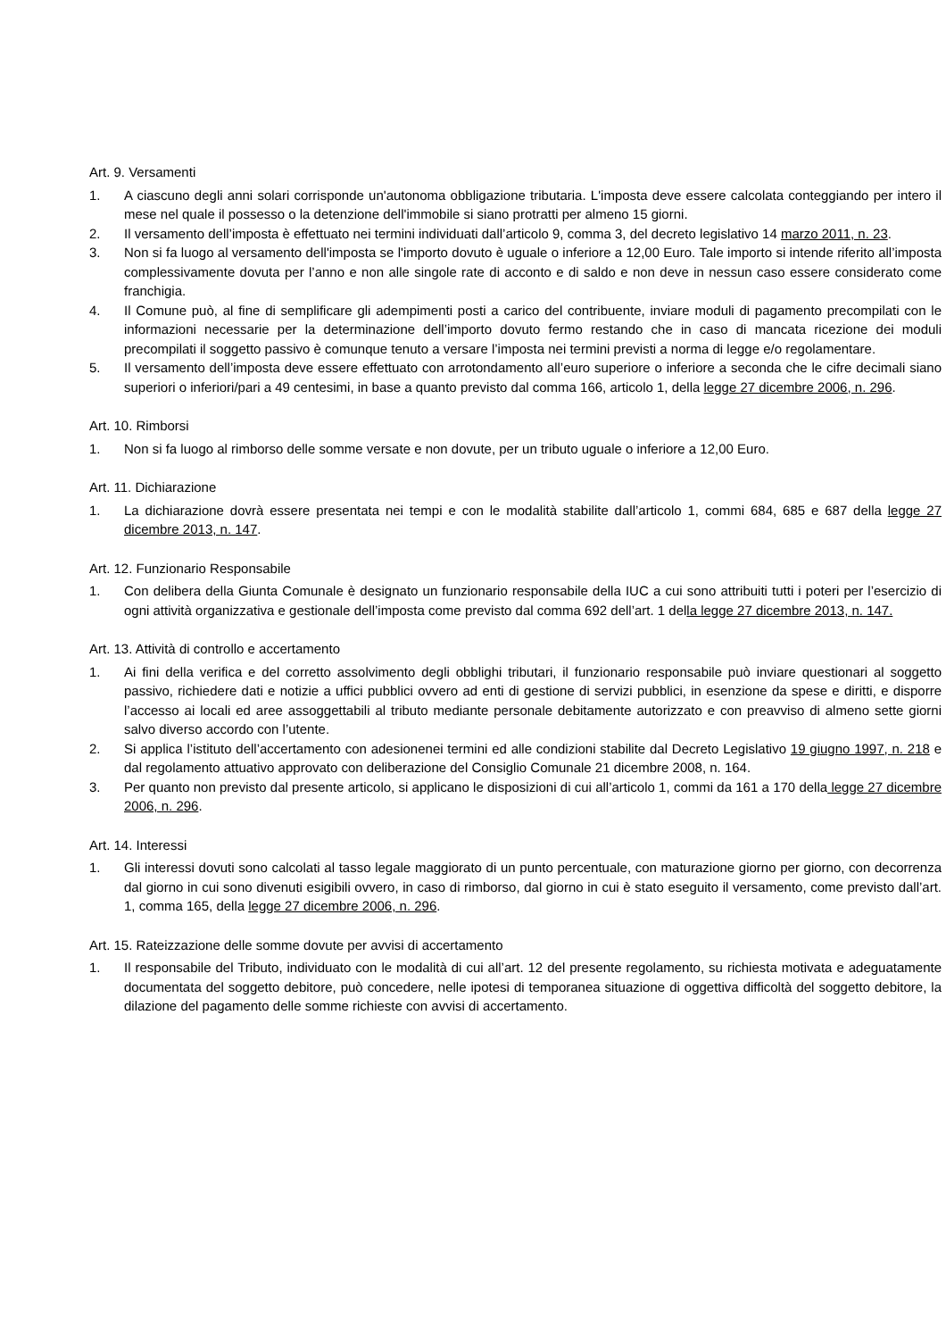Art. 9. Versamenti
1. A ciascuno degli anni solari corrisponde un'autonoma obbligazione tributaria. L'imposta deve essere calcolata conteggiando per intero il mese nel quale il possesso o la detenzione dell'immobile si siano protratti per almeno 15 giorni.
2. Il versamento dell’imposta è effettuato nei termini individuati dall’articolo 9, comma 3, del decreto legislativo 14 marzo 2011, n. 23.
3. Non si fa luogo al versamento dell'imposta se l'importo dovuto è uguale o inferiore a 12,00 Euro. Tale importo si intende riferito all’imposta complessivamente dovuta per l’anno e non alle singole rate di acconto e di saldo e non deve in nessun caso essere considerato come franchigia.
4. Il Comune può, al fine di semplificare gli adempimenti posti a carico del contribuente, inviare moduli di pagamento precompilati con le informazioni necessarie per la determinazione dell’importo dovuto fermo restando che in caso di mancata ricezione dei moduli precompilati il soggetto passivo è comunque tenuto a versare l’imposta nei termini previsti a norma di legge e/o regolamentare.
5. Il versamento dell’imposta deve essere effettuato con arrotondamento all’euro superiore o inferiore a seconda che le cifre decimali siano superiori o inferiori/pari a 49 centesimi, in base a quanto previsto dal comma 166, articolo 1, della legge 27 dicembre 2006, n. 296.
Art. 10. Rimborsi
1. Non si fa luogo al rimborso delle somme versate e non dovute, per un tributo uguale o inferiore a 12,00 Euro.
Art. 11. Dichiarazione
1. La dichiarazione dovrà essere presentata nei tempi e con le modalità stabilite dall’articolo 1, commi 684, 685 e 687 della legge 27 dicembre 2013, n. 147.
Art. 12. Funzionario Responsabile
1. Con delibera della Giunta Comunale è designato un funzionario responsabile della IUC a cui sono attribuiti tutti i poteri per l’esercizio di ogni attività organizzativa e gestionale dell’imposta come previsto dal comma 692 dell’art. 1 della legge 27 dicembre 2013, n. 147.
Art. 13. Attività di controllo e accertamento
1. Ai fini della verifica e del corretto assolvimento degli obblighi tributari, il funzionario responsabile può inviare questionari al soggetto passivo, richiedere dati e notizie a uffici pubblici ovvero ad enti di gestione di servizi pubblici, in esenzione da spese e diritti, e disporre l’accesso ai locali ed aree assoggettabili al tributo mediante personale debitamente autorizzato e con preavviso di almeno sette giorni salvo diverso accordo con l’utente.
2. Si applica l’istituto dell’accertamento con adesionenei termini ed alle condizioni stabilite dal Decreto Legislativo 19 giugno 1997, n. 218 e dal regolamento attuativo approvato con deliberazione del Consiglio Comunale 21 dicembre 2008, n. 164.
3. Per quanto non previsto dal presente articolo, si applicano le disposizioni di cui all’articolo 1, commi da 161 a 170 della legge 27 dicembre 2006, n. 296.
Art. 14. Interessi
1. Gli interessi dovuti sono calcolati al tasso legale maggiorato di un punto percentuale, con maturazione giorno per giorno, con decorrenza dal giorno in cui sono divenuti esigibili ovvero, in caso di rimborso, dal giorno in cui è stato eseguito il versamento, come previsto dall’art. 1, comma 165, della legge 27 dicembre 2006, n. 296.
Art. 15. Rateizzazione delle somme dovute per avvisi di accertamento
1. Il responsabile del Tributo, individuato con le modalità di cui all’art. 12 del presente regolamento, su richiesta motivata e adeguatamente documentata del soggetto debitore, può concedere, nelle ipotesi di temporanea situazione di oggettiva difficoltà del soggetto debitore, la dilazione del pagamento delle somme richieste con avvisi di accertamento.